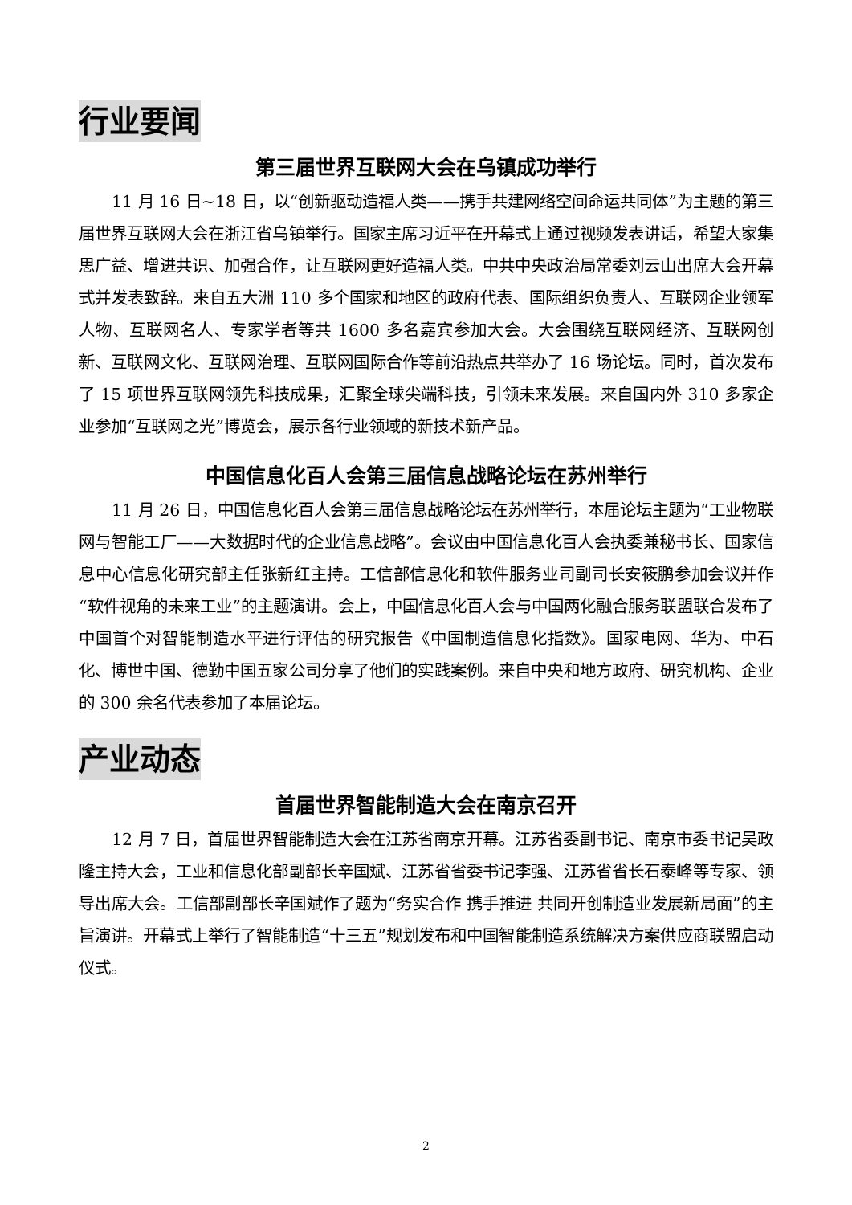行业要闻
第三届世界互联网大会在乌镇成功举行
11 月 16 日~18 日，以“创新驱动造福人类——携手共建网络空间命运共同体”为主题的第三届世界互联网大会在浙江省乌镇举行。国家主席习近平在开幕式上通过视频发表讲话，希望大家集思广益、增进共识、加强合作，让互联网更好造福人类。中共中央政治局常委刘云山出席大会开幕式并发表致辞。来自五大洲 110 多个国家和地区的政府代表、国际组织负责人、互联网企业领军人物、互联网名人、专家学者等共 1600 多名嘉宾参加大会。大会围绕互联网经济、互联网创新、互联网文化、互联网治理、互联网国际合作等前沿热点共举办了 16 场论坛。同时，首次发布了 15 项世界互联网领先科技成果，汇聚全球尖端科技，引领未来发展。来自国内外 310 多家企业参加“互联网之光”博览会，展示各行业领域的新技术新产品。
中国信息化百人会第三届信息战略论坛在苏州举行
11 月 26 日，中国信息化百人会第三届信息战略论坛在苏州举行，本届论坛主题为“工业物联网与智能工厂——大数据时代的企业信息战略”。会议由中国信息化百人会执委兼秘书长、国家信息中心信息化研究部主任张新红主持。工信部信息化和软件服务业司副司长安筱鹏参加会议并作“软件视角的未来工业”的主题演讲。会上，中国信息化百人会与中国两化融合服务联盟联合发布了中国首个对智能制造水平进行评估的研究报告《中国制造信息化指数》。国家电网、华为、中石化、博世中国、德勤中国五家公司分享了他们的实践案例。来自中央和地方政府、研究机构、企业的 300 余名代表参加了本届论坛。
产业动态
首届世界智能制造大会在南京召开
12 月 7 日，首届世界智能制造大会在江苏省南京开幕。江苏省委副书记、南京市委书记吴政隆主持大会，工业和信息化部副部长辛国斌、江苏省省委书记李强、江苏省省长石泰峰等专家、领导出席大会。工信部副部长辛国斌作了题为“务实合作 携手推进 共同开创制造业发展新局面”的主旨演讲。开幕式上举行了智能制造“十三五”规划发布和中国智能制造系统解决方案供应商联盟启动仪式。
2